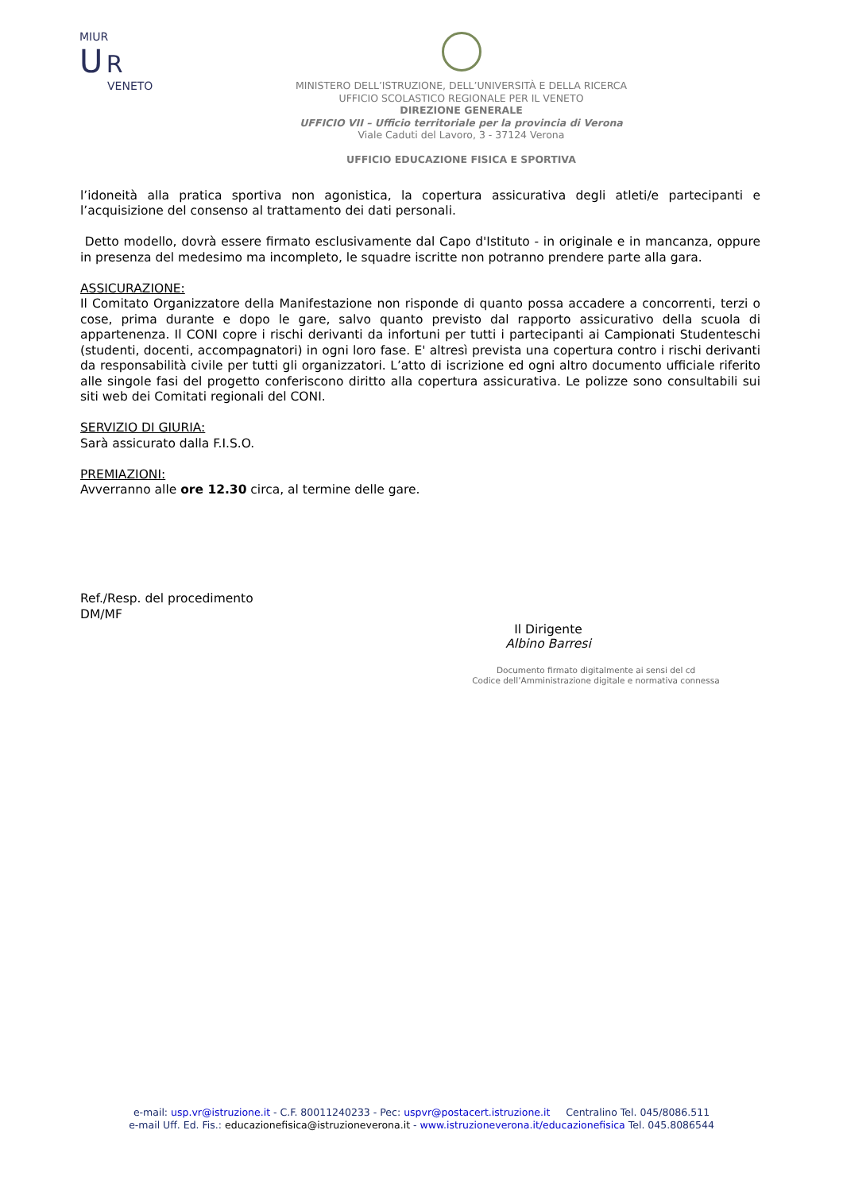MIUR
U R
VENETO
MINISTERO DELL’ISTRUZIONE, DELL’UNIVERSITÀ E DELLA RICERCA
UFFICIO SCOLASTICO REGIONALE PER IL VENETO
DIREZIONE GENERALE
UFFICIO VII – Ufficio territoriale per la provincia di Verona
Viale Caduti del Lavoro, 3 - 37124 Verona
UFFICIO EDUCAZIONE FISICA E SPORTIVA
l’idoneità alla pratica sportiva non agonistica, la copertura assicurativa degli atleti/e partecipanti e l’acquisizione del consenso al trattamento dei dati personali.
Detto modello, dovrà essere firmato esclusivamente dal Capo d'Istituto - in originale e in mancanza, oppure in presenza del medesimo ma incompleto, le squadre iscritte non potranno prendere parte alla gara.
ASSICURAZIONE:
Il Comitato Organizzatore della Manifestazione non risponde di quanto possa accadere a concorrenti, terzi o cose, prima durante e dopo le gare, salvo quanto previsto dal rapporto assicurativo della scuola di appartenenza. Il CONI copre i rischi derivanti da infortuni per tutti i partecipanti ai Campionati Studenteschi (studenti, docenti, accompagnatori) in ogni loro fase. E' altresì prevista una copertura contro i rischi derivanti da responsabilità civile per tutti gli organizzatori. L’atto di iscrizione ed ogni altro documento ufficiale riferito alle singole fasi del progetto conferiscono diritto alla copertura assicurativa. Le polizze sono consultabili sui siti web dei Comitati regionali del CONI.
SERVIZIO DI GIURIA:
Sarà assicurato dalla F.I.S.O.
PREMIAZIONI:
Avverranno alle ore 12.30 circa, al termine delle gare.
Ref./Resp. del procedimento
DM/MF
Il Dirigente
Albino Barresi
Documento firmato digitalmente ai sensi del cd
Codice dell’Amministrazione digitale e normativa connessa
e-mail: usp.vr@istruzione.it - C.F. 80011240233 - Pec: uspvr@postacert.istruzione.it Centralino Tel. 045/8086.511
e-mail Uff. Ed. Fis.: educazionefisica@istruzioneverona.it - www.istruzioneverona.it/educazionefisica Tel. 045.8086544